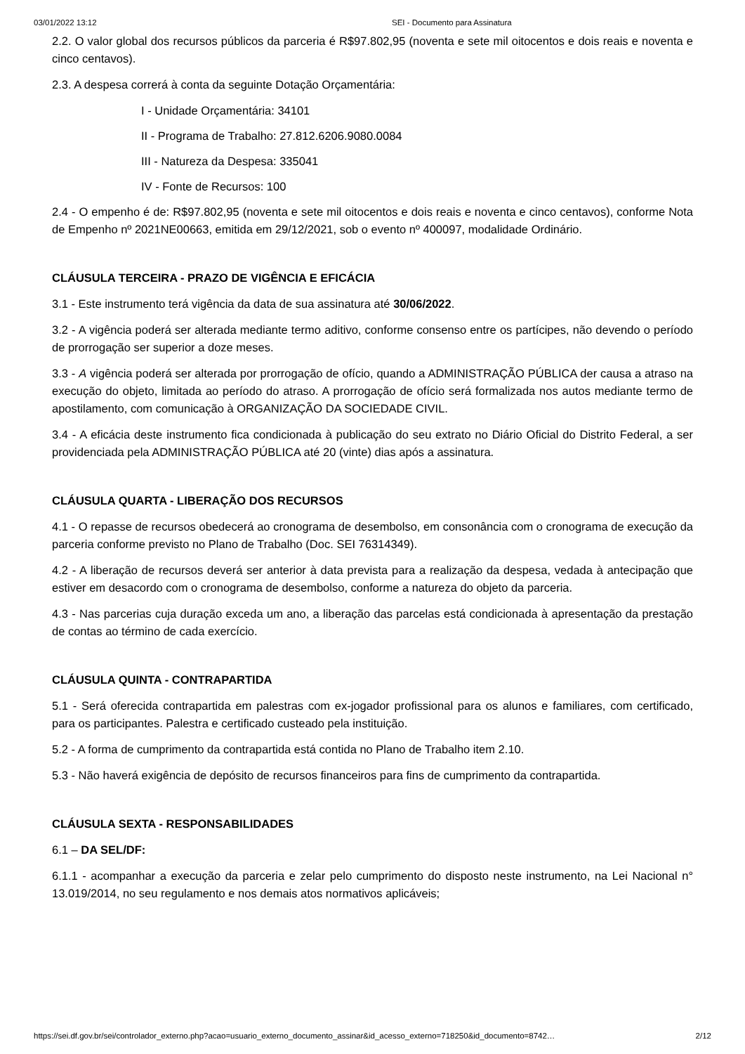03/01/2022 13:12 SEI - Documento para Assinatura
2.2. O valor global dos recursos públicos da parceria é R$97.802,95 (noventa e sete mil oitocentos e dois reais e noventa e cinco centavos).
2.3. A despesa correrá à conta da seguinte Dotação Orçamentária:
I - Unidade Orçamentária: 34101
II - Programa de Trabalho: 27.812.6206.9080.0084
III - Natureza da Despesa: 335041
IV - Fonte de Recursos: 100
2.4 - O empenho é de: R$97.802,95 (noventa e sete mil oitocentos e dois reais e noventa e cinco centavos), conforme Nota de Empenho nº 2021NE00663, emitida em 29/12/2021, sob o evento nº 400097, modalidade Ordinário.
CLÁUSULA TERCEIRA - PRAZO DE VIGÊNCIA E EFICÁCIA
3.1 - Este instrumento terá vigência da data de sua assinatura até 30/06/2022.
3.2 - A vigência poderá ser alterada mediante termo aditivo, conforme consenso entre os partícipes, não devendo o período de prorrogação ser superior a doze meses.
3.3 - A vigência poderá ser alterada por prorrogação de ofício, quando a ADMINISTRAÇÃO PÚBLICA der causa a atraso na execução do objeto, limitada ao período do atraso. A prorrogação de ofício será formalizada nos autos mediante termo de apostilamento, com comunicação à ORGANIZAÇÃO DA SOCIEDADE CIVIL.
3.4 - A eficácia deste instrumento fica condicionada à publicação do seu extrato no Diário Oficial do Distrito Federal, a ser providenciada pela ADMINISTRAÇÃO PÚBLICA até 20 (vinte) dias após a assinatura.
CLÁUSULA QUARTA - LIBERAÇÃO DOS RECURSOS
4.1 - O repasse de recursos obedecerá ao cronograma de desembolso, em consonância com o cronograma de execução da parceria conforme previsto no Plano de Trabalho (Doc. SEI 76314349).
4.2 - A liberação de recursos deverá ser anterior à data prevista para a realização da despesa, vedada à antecipação que estiver em desacordo com o cronograma de desembolso, conforme a natureza do objeto da parceria.
4.3 - Nas parcerias cuja duração exceda um ano, a liberação das parcelas está condicionada à apresentação da prestação de contas ao término de cada exercício.
CLÁUSULA QUINTA - CONTRAPARTIDA
5.1 - Será oferecida contrapartida em palestras com ex-jogador profissional para os alunos e familiares, com certificado, para os participantes. Palestra e certificado custeado pela instituição.
5.2 - A forma de cumprimento da contrapartida está contida no Plano de Trabalho item 2.10.
5.3 - Não haverá exigência de depósito de recursos financeiros para fins de cumprimento da contrapartida.
CLÁUSULA SEXTA - RESPONSABILIDADES
6.1 – DA SEL/DF:
6.1.1 - acompanhar a execução da parceria e zelar pelo cumprimento do disposto neste instrumento, na Lei Nacional n° 13.019/2014, no seu regulamento e nos demais atos normativos aplicáveis;
https://sei.df.gov.br/sei/controlador_externo.php?acao=usuario_externo_documento_assinar&id_acesso_externo=718250&id_documento=8742… 2/12